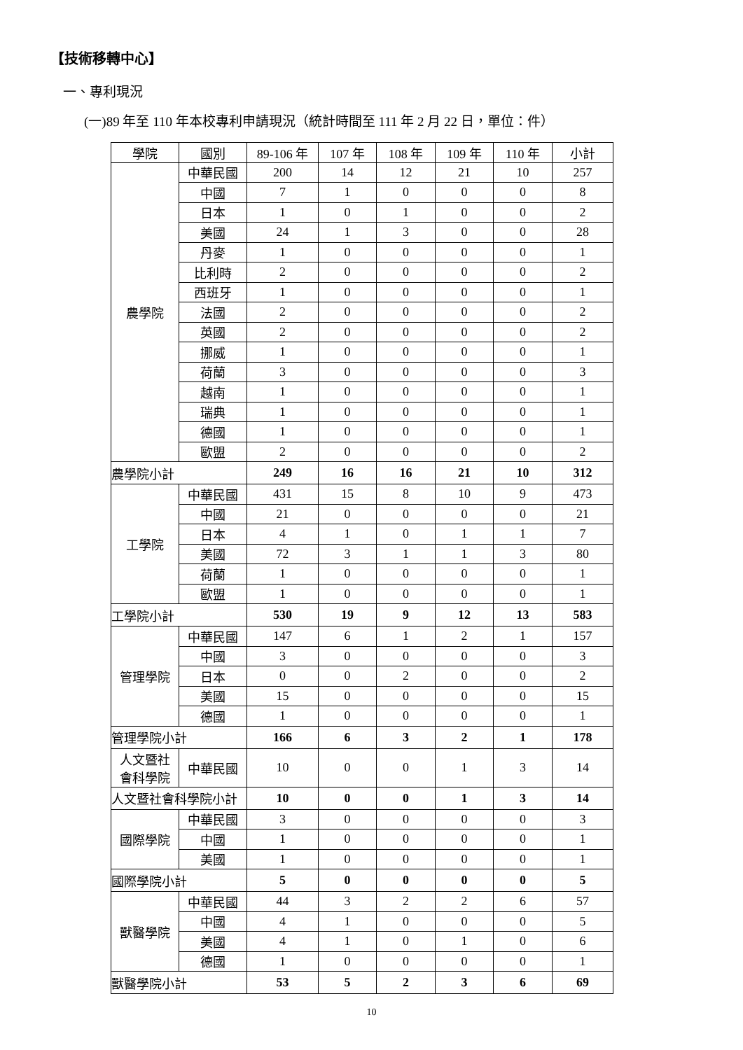【技術移轉中心】
一、專利現況
(一)89 年至 110 年本校專利申請現況（統計時間至 111 年 2 月 22 日，單位：件）
| 學院 | 國別 | 89-106 年 | 107 年 | 108 年 | 109 年 | 110 年 | 小計 |
| --- | --- | --- | --- | --- | --- | --- | --- |
| 農學院 | 中華民國 | 200 | 14 | 12 | 21 | 10 | 257 |
| | 中國 | 7 | 1 | 0 | 0 | 0 | 8 |
| | 日本 | 1 | 0 | 1 | 0 | 0 | 2 |
| | 美國 | 24 | 1 | 3 | 0 | 0 | 28 |
| | 丹麥 | 1 | 0 | 0 | 0 | 0 | 1 |
| | 比利時 | 2 | 0 | 0 | 0 | 0 | 2 |
| | 西班牙 | 1 | 0 | 0 | 0 | 0 | 1 |
| | 法國 | 2 | 0 | 0 | 0 | 0 | 2 |
| | 英國 | 2 | 0 | 0 | 0 | 0 | 2 |
| | 挪威 | 1 | 0 | 0 | 0 | 0 | 1 |
| | 荷蘭 | 3 | 0 | 0 | 0 | 0 | 3 |
| | 越南 | 1 | 0 | 0 | 0 | 0 | 1 |
| | 瑞典 | 1 | 0 | 0 | 0 | 0 | 1 |
| | 德國 | 1 | 0 | 0 | 0 | 0 | 1 |
| | 歐盟 | 2 | 0 | 0 | 0 | 0 | 2 |
| 農學院小計 | | 249 | 16 | 16 | 21 | 10 | 312 |
| 工學院 | 中華民國 | 431 | 15 | 8 | 10 | 9 | 473 |
| | 中國 | 21 | 0 | 0 | 0 | 0 | 21 |
| | 日本 | 4 | 1 | 0 | 1 | 1 | 7 |
| | 美國 | 72 | 3 | 1 | 1 | 3 | 80 |
| | 荷蘭 | 1 | 0 | 0 | 0 | 0 | 1 |
| | 歐盟 | 1 | 0 | 0 | 0 | 0 | 1 |
| 工學院小計 | | 530 | 19 | 9 | 12 | 13 | 583 |
| 管理學院 | 中華民國 | 147 | 6 | 1 | 2 | 1 | 157 |
| | 中國 | 3 | 0 | 0 | 0 | 0 | 3 |
| | 日本 | 0 | 0 | 2 | 0 | 0 | 2 |
| | 美國 | 15 | 0 | 0 | 0 | 0 | 15 |
| | 德國 | 1 | 0 | 0 | 0 | 0 | 1 |
| 管理學院小計 | | 166 | 6 | 3 | 2 | 1 | 178 |
| 人文暨社 會科學院 | 中華民國 | 10 | 0 | 0 | 1 | 3 | 14 |
| 人文暨社會科學院小計 | | 10 | 0 | 0 | 1 | 3 | 14 |
| 國際學院 | 中華民國 | 3 | 0 | 0 | 0 | 0 | 3 |
| | 中國 | 1 | 0 | 0 | 0 | 0 | 1 |
| | 美國 | 1 | 0 | 0 | 0 | 0 | 1 |
| 國際學院小計 | | 5 | 0 | 0 | 0 | 0 | 5 |
| 獸醫學院 | 中華民國 | 44 | 3 | 2 | 2 | 6 | 57 |
| | 中國 | 4 | 1 | 0 | 0 | 0 | 5 |
| | 美國 | 4 | 1 | 0 | 1 | 0 | 6 |
| | 德國 | 1 | 0 | 0 | 0 | 0 | 1 |
| 獸醫學院小計 | | 53 | 5 | 2 | 3 | 6 | 69 |
10